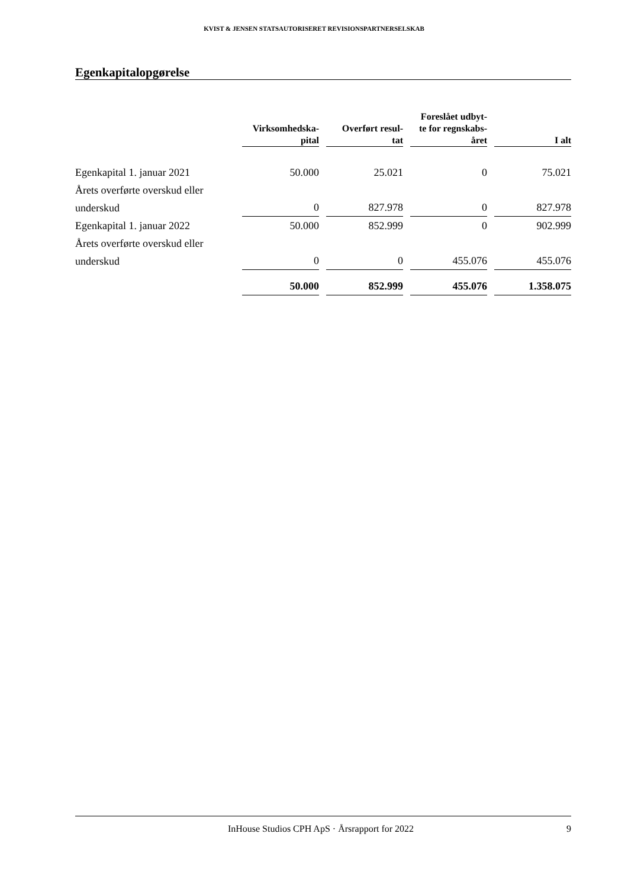KVIST & JENSEN STATSAUTORISERET REVISIONSPARTNERSELSKAB
Egenkapitalopgørelse
| | Virksomhedska- pital | Overført resul- tat | Foreslået udbyt- te for regnskabs- året | I alt |
| --- | --- | --- | --- | --- |
| Egenkapital 1. januar 2021 | 50.000 | 25.021 | 0 | 75.021 |
| Årets overførte overskud eller underskud | 0 | 827.978 | 0 | 827.978 |
| Egenkapital 1. januar 2022 | 50.000 | 852.999 | 0 | 902.999 |
| Årets overførte overskud eller underskud | 0 | 0 | 455.076 | 455.076 |
| | 50.000 | 852.999 | 455.076 | 1.358.075 |
InHouse Studios CPH ApS · Årsrapport for 2022 9